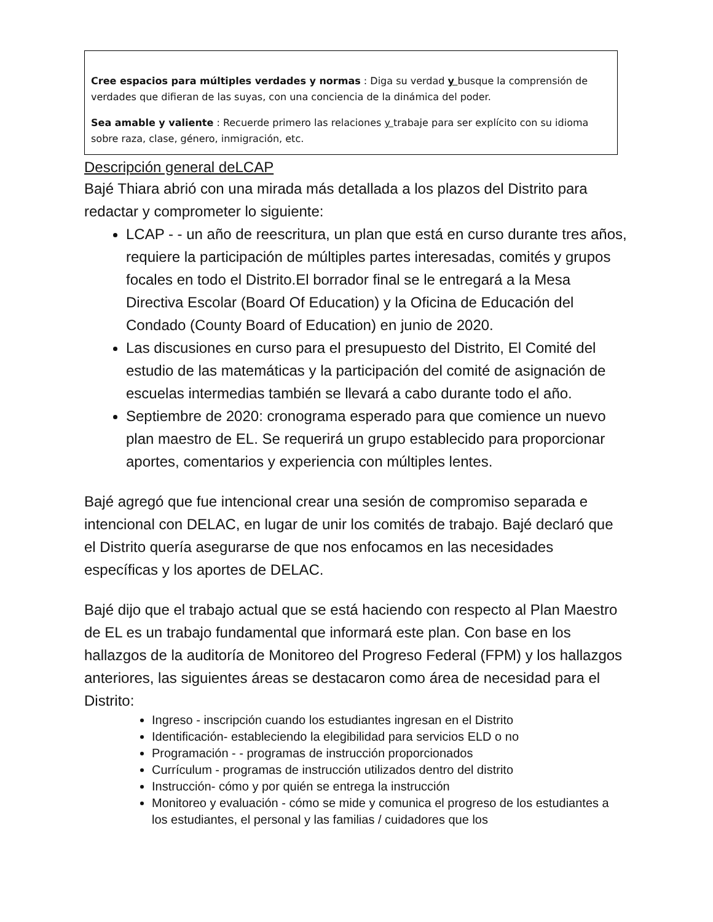Cree espacios para múltiples verdades y normas : Diga su verdad y busque la comprensión de verdades que difieran de las suyas, con una conciencia de la dinámica del poder.
Sea amable y valiente : Recuerde primero las relaciones y trabaje para ser explícito con su idioma sobre raza, clase, género, inmigración, etc.
Descripción general deLCAP
Bajé Thiara abrió con una mirada más detallada a los plazos del Distrito para redactar y comprometer lo siguiente:
LCAP - - un año de reescritura, un plan que está en curso durante tres años, requiere la participación de múltiples partes interesadas, comités y grupos focales en todo el Distrito.El borrador final se le entregará a la Mesa Directiva Escolar (Board Of Education) y la Oficina de Educación del Condado (County Board of Education) en junio de 2020.
Las discusiones en curso para el presupuesto del Distrito, El Comité del estudio de las matemáticas y la participación del comité de asignación de escuelas intermedias también se llevará a cabo durante todo el año.
Septiembre de 2020: cronograma esperado para que comience un nuevo plan maestro de EL. Se requerirá un grupo establecido para proporcionar aportes, comentarios y experiencia con múltiples lentes.
Bajé agregó que fue intencional crear una sesión de compromiso separada e intencional con DELAC, en lugar de unir los comités de trabajo. Bajé declaró que el Distrito quería asegurarse de que nos enfocamos en las necesidades específicas y los aportes de DELAC.
Bajé dijo que el trabajo actual que se está haciendo con respecto al Plan Maestro de EL es un trabajo fundamental que informará este plan. Con base en los hallazgos de la auditoría de Monitoreo del Progreso Federal (FPM) y los hallazgos anteriores, las siguientes áreas se destacaron como área de necesidad para el Distrito:
Ingreso - inscripción cuando los estudiantes ingresan en el Distrito
Identificación- estableciendo la elegibilidad para servicios ELD o no
Programación - - programas de instrucción proporcionados
Currículum - programas de instrucción utilizados dentro del distrito
Instrucción- cómo y por quién se entrega la instrucción
Monitoreo y evaluación - cómo se mide y comunica el progreso de los estudiantes a los estudiantes, el personal y las familias / cuidadores que los